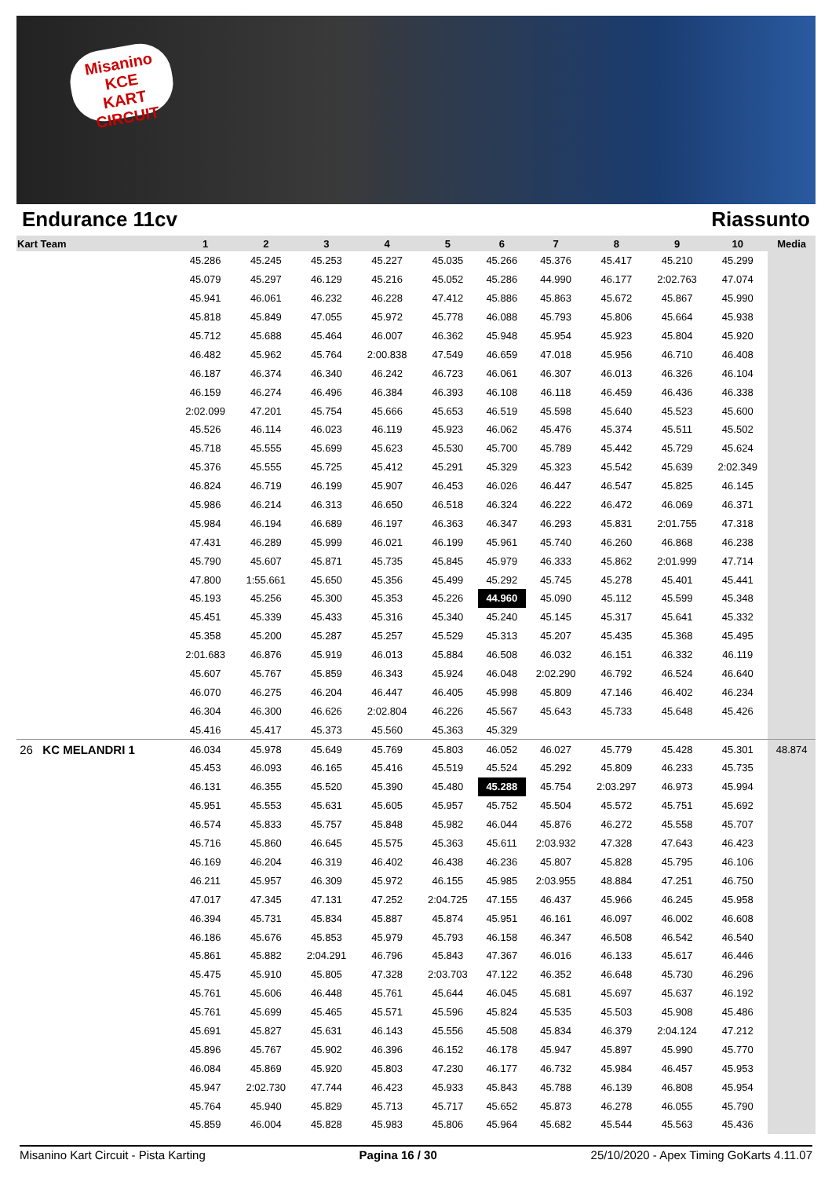Misanino
KCE
KART CIRCUIT
Endurance 11cv Riassunto
| Kart Team | 1 | 2 | 3 | 4 | 5 | 6 | 7 | 8 | 9 | 10 | Media |
| --- | --- | --- | --- | --- | --- | --- | --- | --- | --- | --- | --- |
| | 45.286 | 45.245 | 45.253 | 45.227 | 45.035 | 45.266 | 45.376 | 45.417 | 45.210 | 45.299 | |
| | 45.079 | 45.297 | 46.129 | 45.216 | 45.052 | 45.286 | 44.990 | 46.177 | 2:02.763 | 47.074 | |
| | 45.941 | 46.061 | 46.232 | 46.228 | 47.412 | 45.886 | 45.863 | 45.672 | 45.867 | 45.990 | |
| | 45.818 | 45.849 | 47.055 | 45.972 | 45.778 | 46.088 | 45.793 | 45.806 | 45.664 | 45.938 | |
| | 45.712 | 45.688 | 45.464 | 46.007 | 46.362 | 45.948 | 45.954 | 45.923 | 45.804 | 45.920 | |
| | 46.482 | 45.962 | 45.764 | 2:00.838 | 47.549 | 46.659 | 47.018 | 45.956 | 46.710 | 46.408 | |
| | 46.187 | 46.374 | 46.340 | 46.242 | 46.723 | 46.061 | 46.307 | 46.013 | 46.326 | 46.104 | |
| | 46.159 | 46.274 | 46.496 | 46.384 | 46.393 | 46.108 | 46.118 | 46.459 | 46.436 | 46.338 | |
| | 2:02.099 | 47.201 | 45.754 | 45.666 | 45.653 | 46.519 | 45.598 | 45.640 | 45.523 | 45.600 | |
| | 45.526 | 46.114 | 46.023 | 46.119 | 45.923 | 46.062 | 45.476 | 45.374 | 45.511 | 45.502 | |
| | 45.718 | 45.555 | 45.699 | 45.623 | 45.530 | 45.700 | 45.789 | 45.442 | 45.729 | 45.624 | |
| | 45.376 | 45.555 | 45.725 | 45.412 | 45.291 | 45.329 | 45.323 | 45.542 | 45.639 | 2:02.349 | |
| | 46.824 | 46.719 | 46.199 | 45.907 | 46.453 | 46.026 | 46.447 | 46.547 | 45.825 | 46.145 | |
| | 45.986 | 46.214 | 46.313 | 46.650 | 46.518 | 46.324 | 46.222 | 46.472 | 46.069 | 46.371 | |
| | 45.984 | 46.194 | 46.689 | 46.197 | 46.363 | 46.347 | 46.293 | 45.831 | 2:01.755 | 47.318 | |
| | 47.431 | 46.289 | 45.999 | 46.021 | 46.199 | 45.961 | 45.740 | 46.260 | 46.868 | 46.238 | |
| | 45.790 | 45.607 | 45.871 | 45.735 | 45.845 | 45.979 | 46.333 | 45.862 | 2:01.999 | 47.714 | |
| | 47.800 | 1:55.661 | 45.650 | 45.356 | 45.499 | 45.292 | 45.745 | 45.278 | 45.401 | 45.441 | |
| | 45.193 | 45.256 | 45.300 | 45.353 | 45.226 | 44.960 | 45.090 | 45.112 | 45.599 | 45.348 | |
| | 45.451 | 45.339 | 45.433 | 45.316 | 45.340 | 45.240 | 45.145 | 45.317 | 45.641 | 45.332 | |
| | 45.358 | 45.200 | 45.287 | 45.257 | 45.529 | 45.313 | 45.207 | 45.435 | 45.368 | 45.495 | |
| | 2:01.683 | 46.876 | 45.919 | 46.013 | 45.884 | 46.508 | 46.032 | 46.151 | 46.332 | 46.119 | |
| | 45.607 | 45.767 | 45.859 | 46.343 | 45.924 | 46.048 | 2:02.290 | 46.792 | 46.524 | 46.640 | |
| | 46.070 | 46.275 | 46.204 | 46.447 | 46.405 | 45.998 | 45.809 | 47.146 | 46.402 | 46.234 | |
| | 46.304 | 46.300 | 46.626 | 2:02.804 | 46.226 | 45.567 | 45.643 | 45.733 | 45.648 | 45.426 | |
| | 45.416 | 45.417 | 45.373 | 45.560 | 45.363 | 45.329 | | | | | |
| 26 KC MELANDRI 1 | 46.034 | 45.978 | 45.649 | 45.769 | 45.803 | 46.052 | 46.027 | 45.779 | 45.428 | 45.301 | 48.874 |
| | 45.453 | 46.093 | 46.165 | 45.416 | 45.519 | 45.524 | 45.292 | 45.809 | 46.233 | 45.735 | |
| | 46.131 | 46.355 | 45.520 | 45.390 | 45.480 | 45.288 | 45.754 | 2:03.297 | 46.973 | 45.994 | |
| | 45.951 | 45.553 | 45.631 | 45.605 | 45.957 | 45.752 | 45.504 | 45.572 | 45.751 | 45.692 | |
| | 46.574 | 45.833 | 45.757 | 45.848 | 45.982 | 46.044 | 45.876 | 46.272 | 45.558 | 45.707 | |
| | 45.716 | 45.860 | 46.645 | 45.575 | 45.363 | 45.611 | 2:03.932 | 47.328 | 47.643 | 46.423 | |
| | 46.169 | 46.204 | 46.319 | 46.402 | 46.438 | 46.236 | 45.807 | 45.828 | 45.795 | 46.106 | |
| | 46.211 | 45.957 | 46.309 | 45.972 | 46.155 | 45.985 | 2:03.955 | 48.884 | 47.251 | 46.750 | |
| | 47.017 | 47.345 | 47.131 | 47.252 | 2:04.725 | 47.155 | 46.437 | 45.966 | 46.245 | 45.958 | |
| | 46.394 | 45.731 | 45.834 | 45.887 | 45.874 | 45.951 | 46.161 | 46.097 | 46.002 | 46.608 | |
| | 46.186 | 45.676 | 45.853 | 45.979 | 45.793 | 46.158 | 46.347 | 46.508 | 46.542 | 46.540 | |
| | 45.861 | 45.882 | 2:04.291 | 46.796 | 45.843 | 47.367 | 46.016 | 46.133 | 45.617 | 46.446 | |
| | 45.475 | 45.910 | 45.805 | 47.328 | 2:03.703 | 47.122 | 46.352 | 46.648 | 45.730 | 46.296 | |
| | 45.761 | 45.606 | 46.448 | 45.761 | 45.644 | 46.045 | 45.681 | 45.697 | 45.637 | 46.192 | |
| | 45.761 | 45.699 | 45.465 | 45.571 | 45.596 | 45.824 | 45.535 | 45.503 | 45.908 | 45.486 | |
| | 45.691 | 45.827 | 45.631 | 46.143 | 45.556 | 45.508 | 45.834 | 46.379 | 2:04.124 | 47.212 | |
| | 45.896 | 45.767 | 45.902 | 46.396 | 46.152 | 46.178 | 45.947 | 45.897 | 45.990 | 45.770 | |
| | 46.084 | 45.869 | 45.920 | 45.803 | 47.230 | 46.177 | 46.732 | 45.984 | 46.457 | 45.953 | |
| | 45.947 | 2:02.730 | 47.744 | 46.423 | 45.933 | 45.843 | 45.788 | 46.139 | 46.808 | 45.954 | |
| | 45.764 | 45.940 | 45.829 | 45.713 | 45.717 | 45.652 | 45.873 | 46.278 | 46.055 | 45.790 | |
| | 45.859 | 46.004 | 45.828 | 45.983 | 45.806 | 45.964 | 45.682 | 45.544 | 45.563 | 45.436 | |
Misanino Kart Circuit - Pista Karting Pagina 16 / 30 25/10/2020 - Apex Timing GoKarts 4.11.07